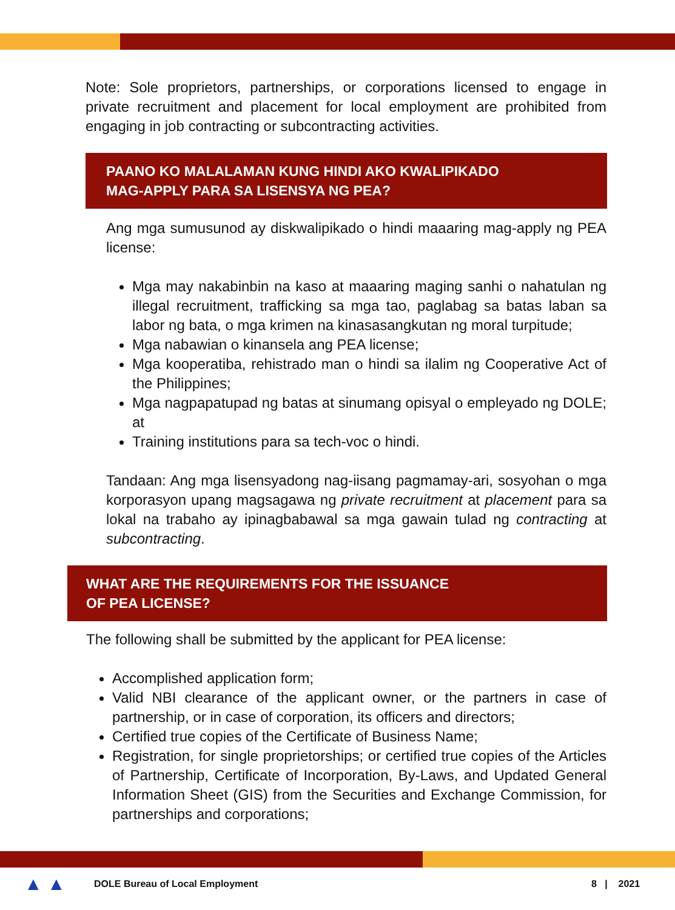Note: Sole proprietors, partnerships, or corporations licensed to engage in private recruitment and placement for local employment are prohibited from engaging in job contracting or subcontracting activities.
PAANO KO MALALAMAN KUNG HINDI AKO KWALIPIKADO
MAG-APPLY PARA SA LISENSYA NG PEA?
Ang mga sumusunod ay diskwalipikado o hindi maaaring mag-apply ng PEA license:
Mga may nakabinbin na kaso at maaaring maging sanhi o nahatulan ng illegal recruitment, trafficking sa mga tao, paglabag sa batas laban sa labor ng bata, o mga krimen na kinasasangkutan ng moral turpitude;
Mga nabawian o kinansela ang PEA license;
Mga kooperatiba, rehistrado man o hindi sa ilalim ng Cooperative Act of the Philippines;
Mga nagpapatupad ng batas at sinumang opisyal o empleyado ng DOLE; at
Training institutions para sa tech-voc o hindi.
Tandaan: Ang mga lisensyadong nag-iisang pagmamay-ari, sosyohan o mga korporasyon upang magsagawa ng private recruitment at placement para sa lokal na trabaho ay ipinagbabawal sa mga gawain tulad ng contracting at subcontracting.
WHAT ARE THE REQUIREMENTS FOR THE ISSUANCE
OF PEA LICENSE?
The following shall be submitted by the applicant for PEA license:
Accomplished application form;
Valid NBI clearance of the applicant owner, or the partners in case of partnership, or in case of corporation, its officers and directors;
Certified true copies of the Certificate of Business Name;
Registration, for single proprietorships; or certified true copies of the Articles of Partnership, Certificate of Incorporation, By-Laws, and Updated General Information Sheet (GIS) from the Securities and Exchange Commission, for partnerships and corporations;
▲ ▲ DOLE Bureau of Local Employment 8 | 2021